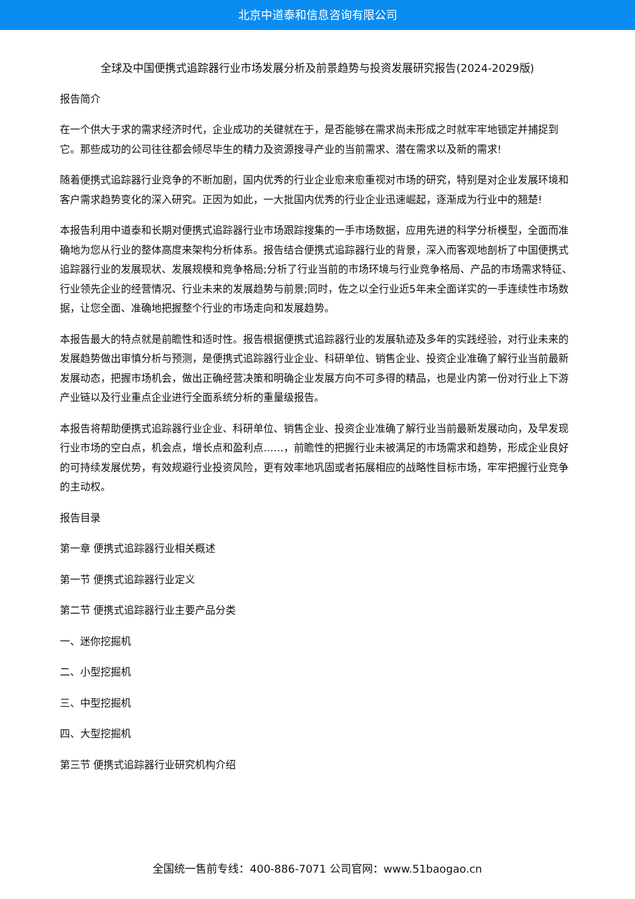北京中道泰和信息咨询有限公司
全球及中国便携式追踪器行业市场发展分析及前景趋势与投资发展研究报告(2024-2029版)
报告简介
在一个供大于求的需求经济时代，企业成功的关键就在于，是否能够在需求尚未形成之时就牢牢地锁定并捕捉到它。那些成功的公司往往都会倾尽毕生的精力及资源搜寻产业的当前需求、潜在需求以及新的需求!
随着便携式追踪器行业竞争的不断加剧，国内优秀的行业企业愈来愈重视对市场的研究，特别是对企业发展环境和客户需求趋势变化的深入研究。正因为如此，一大批国内优秀的行业企业迅速崛起，逐渐成为行业中的翘楚!
本报告利用中道泰和长期对便携式追踪器行业市场跟踪搜集的一手市场数据，应用先进的科学分析模型，全面而准确地为您从行业的整体高度来架构分析体系。报告结合便携式追踪器行业的背景，深入而客观地剖析了中国便携式追踪器行业的发展现状、发展规模和竞争格局;分析了行业当前的市场环境与行业竞争格局、产品的市场需求特征、行业领先企业的经营情况、行业未来的发展趋势与前景;同时，佐之以全行业近5年来全面详实的一手连续性市场数据，让您全面、准确地把握整个行业的市场走向和发展趋势。
本报告最大的特点就是前瞻性和适时性。报告根据便携式追踪器行业的发展轨迹及多年的实践经验，对行业未来的发展趋势做出审慎分析与预测，是便携式追踪器行业企业、科研单位、销售企业、投资企业准确了解行业当前最新发展动态，把握市场机会，做出正确经营决策和明确企业发展方向不可多得的精品，也是业内第一份对行业上下游产业链以及行业重点企业进行全面系统分析的重量级报告。
本报告将帮助便携式追踪器行业企业、科研单位、销售企业、投资企业准确了解行业当前最新发展动向，及早发现行业市场的空白点，机会点，增长点和盈利点……，前瞻性的把握行业未被满足的市场需求和趋势，形成企业良好的可持续发展优势，有效规避行业投资风险，更有效率地巩固或者拓展相应的战略性目标市场，牢牢把握行业竞争的主动权。
报告目录
第一章 便携式追踪器行业相关概述
第一节 便携式追踪器行业定义
第二节 便携式追踪器行业主要产品分类
一、迷你挖掘机
二、小型挖掘机
三、中型挖掘机
四、大型挖掘机
第三节 便携式追踪器行业研究机构介绍
全国统一售前专线：400-886-7071 公司官网：www.51baogao.cn